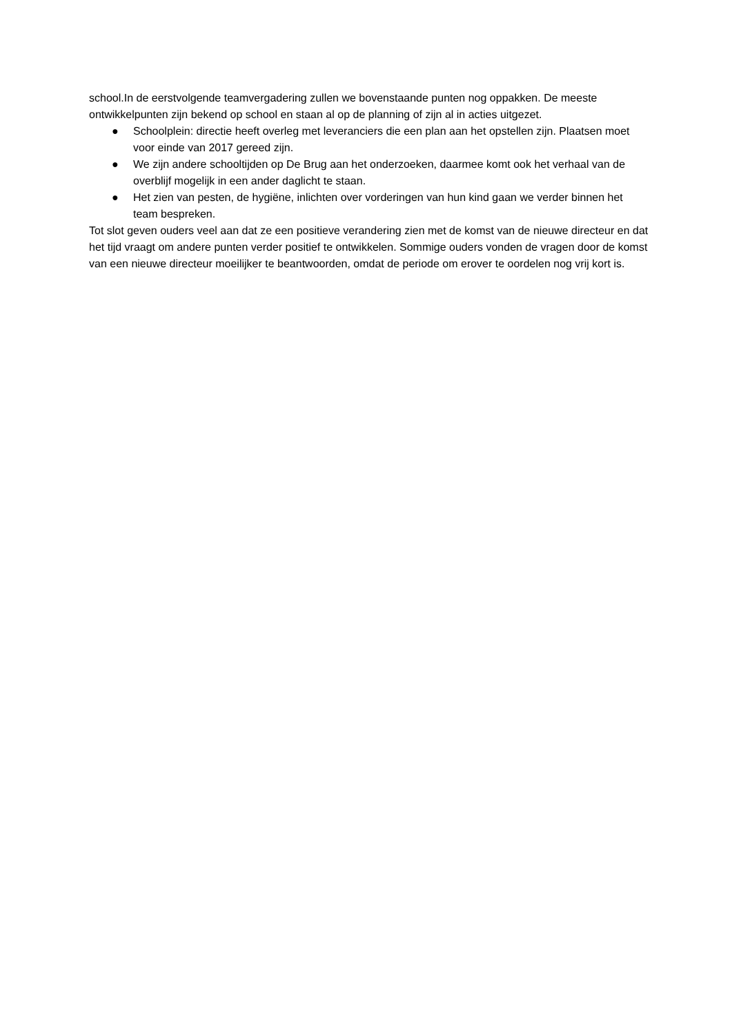school.In de eerstvolgende teamvergadering zullen we bovenstaande punten nog oppakken. De meeste ontwikkelpunten zijn bekend op school en staan al op de planning of zijn al in acties uitgezet.
● Schoolplein: directie heeft overleg met leveranciers die een plan aan het opstellen zijn. Plaatsen moet voor einde van 2017 gereed zijn.
● We zijn andere schooltijden op De Brug aan het onderzoeken, daarmee komt ook het verhaal van de overblijf mogelijk in een ander daglicht te staan.
● Het zien van pesten, de hygiëne, inlichten over vorderingen van hun kind gaan we verder binnen het team bespreken.
Tot slot geven ouders veel aan dat ze een positieve verandering zien met de komst van de nieuwe directeur en dat het tijd vraagt om andere punten verder positief te ontwikkelen. Sommige ouders vonden de vragen door de komst van een nieuwe directeur moeilijker te beantwoorden, omdat de periode om erover te oordelen nog vrij kort is.